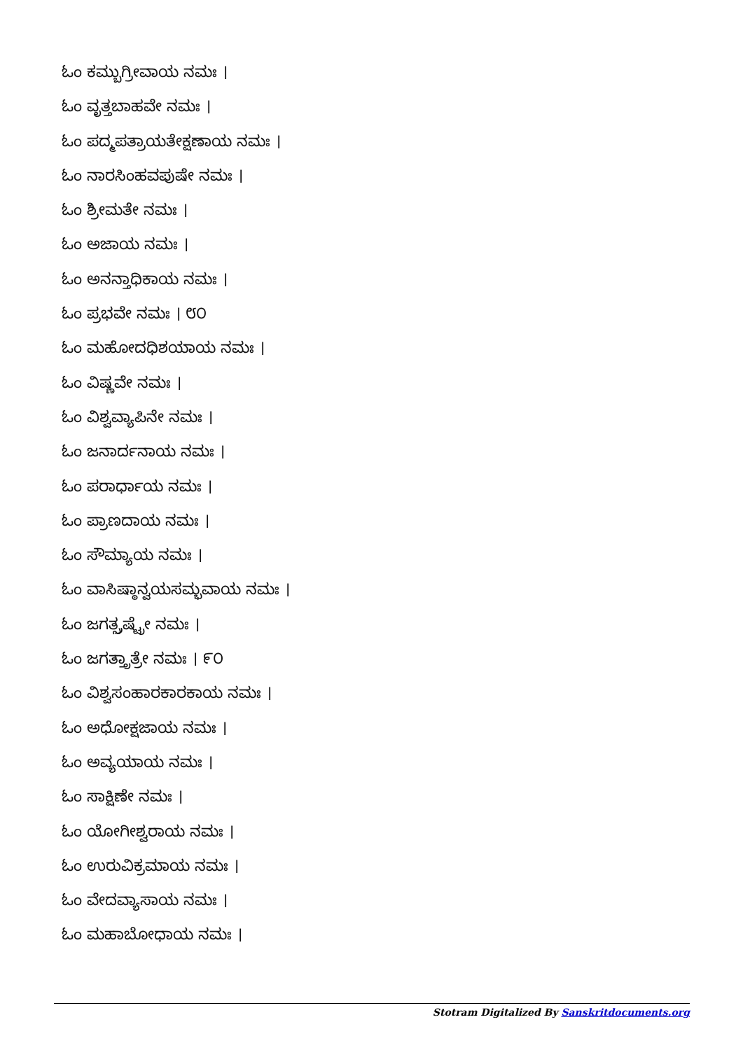ಓಂ ಕಮ್ಬುಗ್ರೀವಾಯ ನಮಃ ।
ಓಂ ವೃತ್ತಬಾಹವೇ ನಮಃ ।
ಓಂ ಪದ್ಮಪತ್ರಾಯತೇಕ್ಷಣಾಯ ನಮಃ ।
ಓಂ ನಾರಸಿಂಹವಪುಷೇ ನಮಃ ।
ಓಂ ಶ್ರೀಮತೇ ನಮಃ ।
ಓಂ ಅಜಾಯ ನಮಃ ।
ಓಂ ಅನನ್ತಾಧಿಕಾಯ ನಮಃ ।
ಓಂ ಪ್ರಭವೇ ನಮಃ । ೮೦
ಓಂ ಮಹೋದಧಿಶಯಾಯ ನಮಃ ।
ಓಂ ವಿಷ್ಣವೇ ನಮಃ ।
ಓಂ ವಿಶ್ವವ್ಯಾಪಿನೇ ನಮಃ ।
ಓಂ ಜನಾರ್ದನಾಯ ನಮಃ ।
ಓಂ ಪರಾರ್ಧಾಯ ನಮಃ ।
ಓಂ ಪ್ರಾಣದಾಯ ನಮಃ ।
ಓಂ ಸೌಮ್ಯಾಯ ನಮಃ ।
ಓಂ ವಾಸಿಷ್ಠಾನ್ವಯಸಮ್ಭವಾಯ ನಮಃ ।
ಓಂ ಜಗತ್ಸ್ರಷ್ಟ್ರೇ ನಮಃ ।
ಓಂ ಜಗತ್ತ್ರಾತ್ರೇ ನಮಃ । ೯೦
ಓಂ ವಿಶ್ವಸಂಹಾರಕಾರಕಾಯ ನಮಃ ।
ಓಂ ಅಧೋಕ್ಷಜಾಯ ನಮಃ ।
ಓಂ ಅವ್ಯಯಾಯ ನಮಃ ।
ಓಂ ಸಾಕ್ಷಿಣೇ ನಮಃ ।
ಓಂ ಯೋಗೀಶ್ವರಾಯ ನಮಃ ।
ಓಂ ಉರುವಿಕ್ರಮಾಯ ನಮಃ ।
ಓಂ ವೇದವ್ಯಾಸಾಯ ನಮಃ ।
ಓಂ ಮಹಾಬೋಧಾಯ ನಮಃ ।
Stotram Digitalized By Sanskritdocuments.org